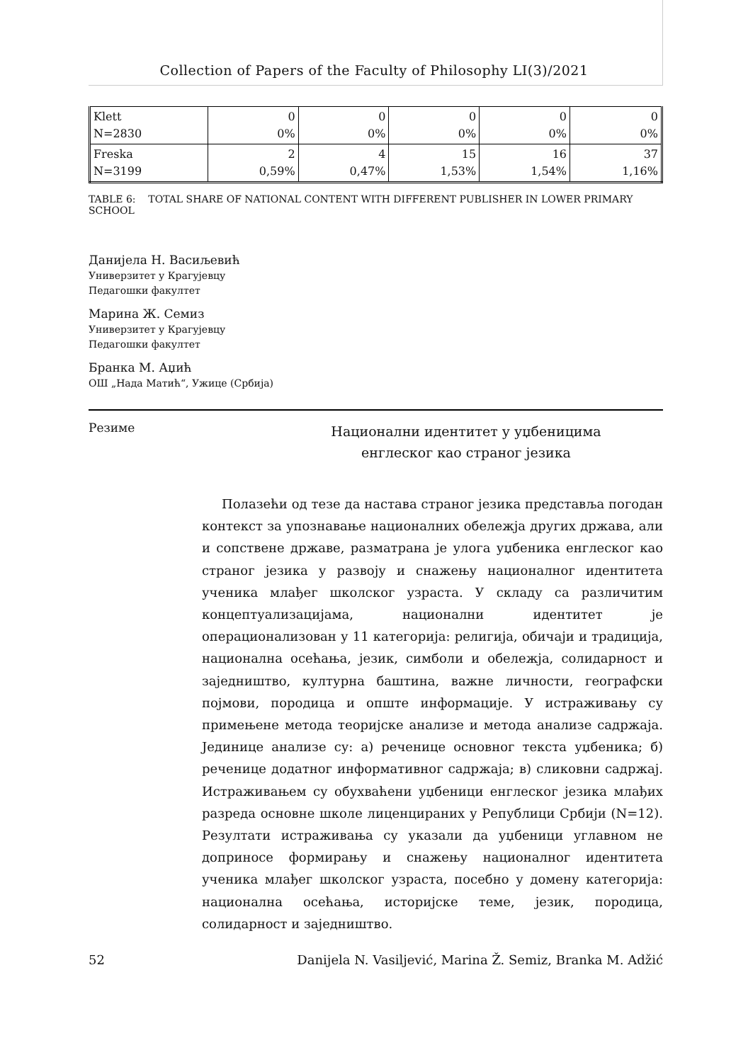Collection of Papers of the Faculty of Philosophy LI(3)/2021
| Klett N=2830 | 0 0% | 0 0% | 0 0% | 0 0% | 0 0% |
| Freska N=3199 | 2 0,59% | 4 0,47% | 15 1,53% | 16 1,54% | 37 1,16% |
TABLE 6: TOTAL SHARE OF NATIONAL CONTENT WITH DIFFERENT PUBLISHER IN LOWER PRIMARY SCHOOL
Данијела Н. Васиљевић
Универзитет у Крагујевцу
Педагошки факултет
Марина Ж. Семиз
Универзитет у Крагујевцу
Педагошки факултет
Бранка М. Аџић
ОШ „Нада Матић“, Ужице (Србија)
Резиме
Национални идентитет у уџбеницима
енглеског као страног језика
Полазећи од тезе да настава страног језика представља погодан контекст за упознавање националних обележја других држава, али и сопствене државе, разматрана је улога уџбеника енглеског као страног језика у развоју и снажењу националног идентитета ученика млађег школског узраста. У складу са различитим концептуализацијама, национални идентитет је операционализован у 11 категорија: религија, обичаји и традиција, национална осећања, језик, симболи и обележја, солидарност и заједништво, културна баштина, важне личности, географски појмови, породица и опште информације. У истраживању су примењене метода теоријске анализе и метода анализе садржаја. Јединице анализе су: а) реченице основног текста уџбеника; б) реченице додатног информативног садржаја; в) сликовни садржај. Истраживањем су обухваћени уџбеници енглеског језика млађих разреда основне школе лиценцираних у Републици Србији (N=12). Резултати истраживања су указали да уџбеници углавном не доприносе формирању и снажењу националног идентитета ученика млађег школског узраста, посебно у домену категорија: национална осећања, историјске теме, језик, породица, солидарност и заједништво.
52 Danijela N. Vasiljević, Marina Ž. Semiz, Branka M. Adžić